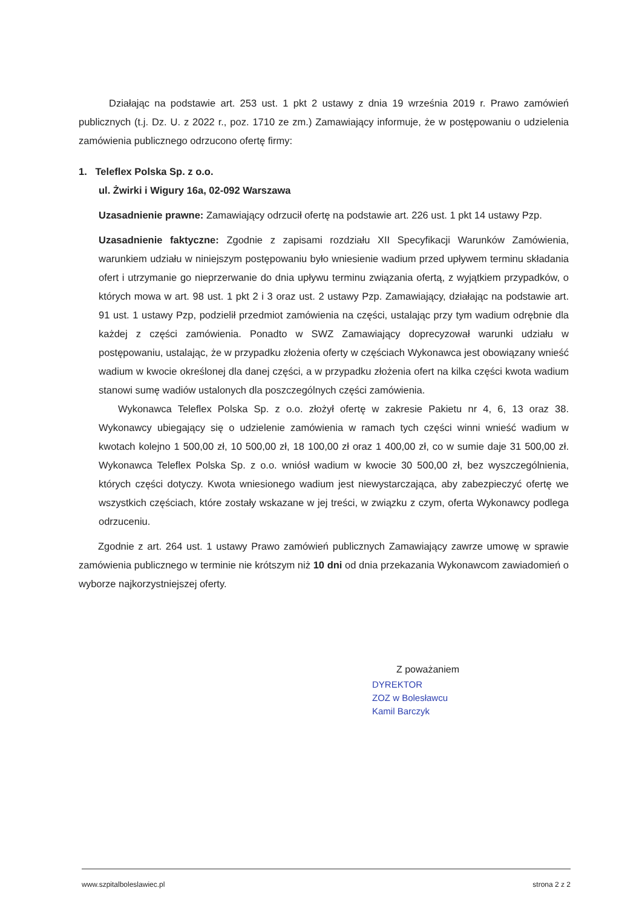Działając na podstawie art. 253 ust. 1 pkt 2 ustawy z dnia 19 września 2019 r. Prawo zamówień publicznych (t.j. Dz. U. z 2022 r., poz. 1710 ze zm.) Zamawiający informuje, że w postępowaniu o udzielenia zamówienia publicznego odrzucono ofertę firmy:
1. Teleflex Polska Sp. z o.o.
ul. Żwirki i Wigury 16a, 02-092 Warszawa
Uzasadnienie prawne: Zamawiający odrzucił ofertę na podstawie art. 226 ust. 1 pkt 14 ustawy Pzp.
Uzasadnienie faktyczne: Zgodnie z zapisami rozdziału XII Specyfikacji Warunków Zamówienia, warunkiem udziału w niniejszym postępowaniu było wniesienie wadium przed upływem terminu składania ofert i utrzymanie go nieprzerwanie do dnia upływu terminu związania ofertą, z wyjątkiem przypadków, o których mowa w art. 98 ust. 1 pkt 2 i 3 oraz ust. 2 ustawy Pzp. Zamawiający, działając na podstawie art. 91 ust. 1 ustawy Pzp, podzielił przedmiot zamówienia na części, ustalając przy tym wadium odrębnie dla każdej z części zamówienia. Ponadto w SWZ Zamawiający doprecyzował warunki udziału w postępowaniu, ustalając, że w przypadku złożenia oferty w częściach Wykonawca jest obowiązany wnieść wadium w kwocie określonej dla danej części, a w przypadku złożenia ofert na kilka części kwota wadium stanowi sumę wadiów ustalonych dla poszczególnych części zamówienia.
Wykonawca Teleflex Polska Sp. z o.o. złożył ofertę w zakresie Pakietu nr 4, 6, 13 oraz 38. Wykonawcy ubiegający się o udzielenie zamówienia w ramach tych części winni wnieść wadium w kwotach kolejno 1 500,00 zł, 10 500,00 zł, 18 100,00 zł oraz 1 400,00 zł, co w sumie daje 31 500,00 zł. Wykonawca Teleflex Polska Sp. z o.o. wniósł wadium w kwocie 30 500,00 zł, bez wyszczególnienia, których części dotyczy. Kwota wniesionego wadium jest niewystarczająca, aby zabezpieczyć ofertę we wszystkich częściach, które zostały wskazane w jej treści, w związku z czym, oferta Wykonawcy podlega odrzuceniu.
Zgodnie z art. 264 ust. 1 ustawy Prawo zamówień publicznych Zamawiający zawrze umowę w sprawie zamówienia publicznego w terminie nie krótszym niż 10 dni od dnia przekazania Wykonawcom zawiadomień o wyborze najkorzystniejszej oferty.
Z poważaniem
DYREKTOR
ZOZ w Bolesławcu
Kamil Barczyk
www.szpitalboleslawiec.pl strona 2 z 2